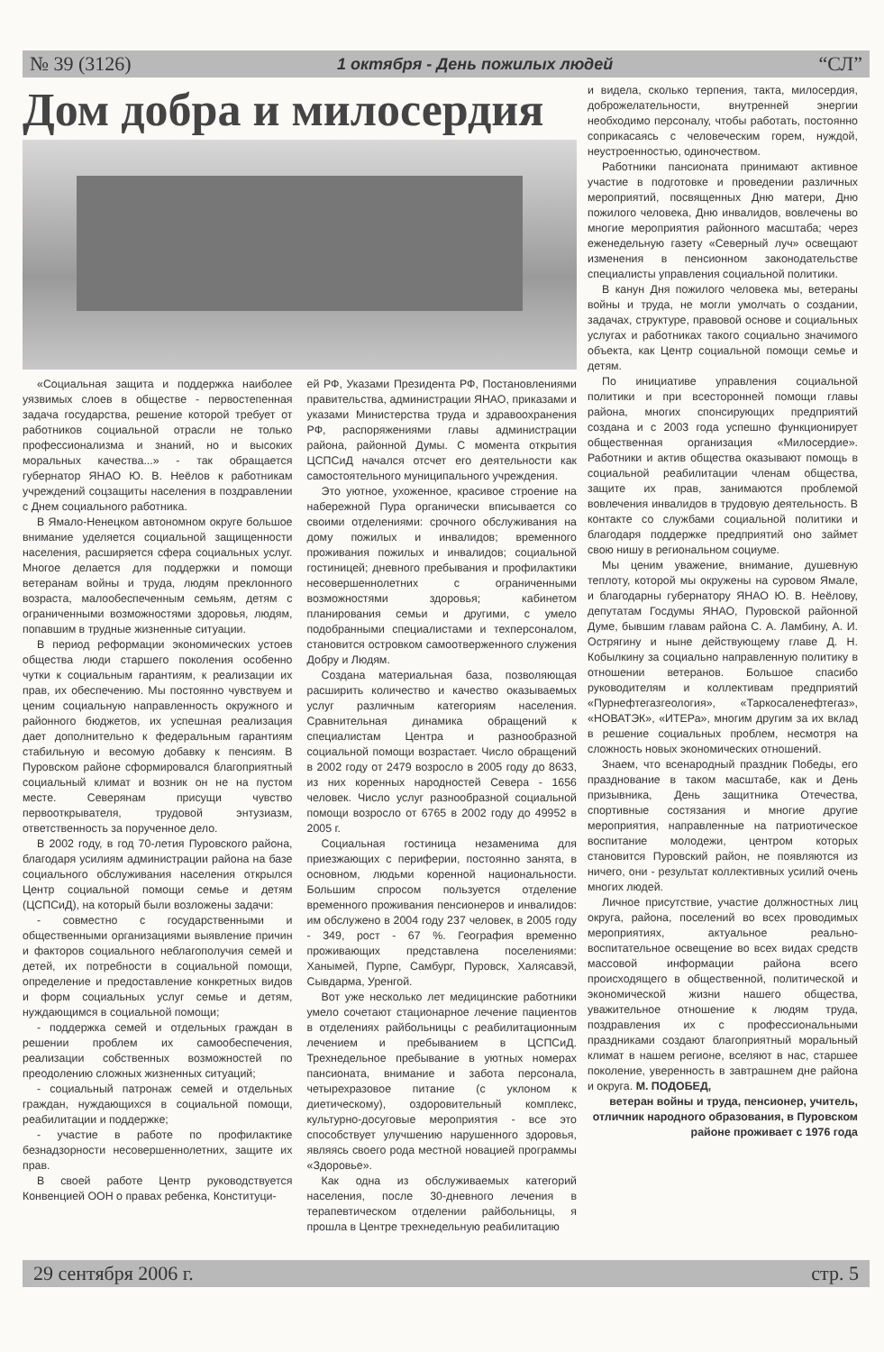№ 39 (3126) 1 октября - День пожилых людей “СЛ”
Дом добра и милосердия
«Социальная защита и поддержка наиболее уязвимых слоев в обществе - первостепенная задача государства, решение которой требует от работников социальной отрасли не только профессионализма и знаний, но и высоких моральных качества...» - так обращается губернатор ЯНАО Ю. В. Неёлов к работникам учреждений соцзащиты населения в поздравлении с Днем социального работника.
В Ямало-Ненецком автономном округе большое внимание уделяется социальной защищенности населения, расширяется сфера социальных услуг. Многое делается для поддержки и помощи ветеранам войны и труда, людям преклонного возраста, малообеспеченным семьям, детям с ограниченными возможностями здоровья, людям, попавшим в трудные жизненные ситуации.
В период реформации экономических устоев общества люди старшего поколения особенно чутки к социальным гарантиям, к реализации их прав, их обеспечению. Мы постоянно чувствуем и ценим социальную направленность окружного и районного бюджетов, их успешная реализация дает дополнительно к федеральным гарантиям стабильную и весомую добавку к пенсиям. В Пуровском районе сформировался благоприятный социальный климат и возник он не на пустом месте. Северянам присущи чувство первооткрывателя, трудовой энтузиазм, ответственность за порученное дело.
В 2002 году, в год 70-летия Пуровского района, благодаря усилиям администрации района на базе социального обслуживания населения открылся Центр социальной помощи семье и детям (ЦСПСиД), на который были возложены задачи:
- совместно с государственными и общественными организациями выявление причин и факторов социального неблагополучия семей и детей, их потребности в социальной помощи, определение и предоставление конкретных видов и форм социальных услуг семье и детям, нуждающимся в социальной помощи;
- поддержка семей и отдельных граждан в решении проблем их самообеспечения, реализации собственных возможностей по преодолению сложных жизненных ситуаций;
- социальный патронаж семей и отдельных граждан, нуждающихся в социальной помощи, реабилитации и поддержке;
- участие в работе по профилактике безнадзорности несовершеннолетних, защите их прав.
В своей работе Центр руководствуется Конвенцией ООН о правах ребенка, Конституци-
ей РФ, Указами Президента РФ, Постановлениями правительства, администрации ЯНАО, приказами и указами Министерства труда и здравоохранения РФ, распоряжениями главы администрации района, районной Думы. С момента открытия ЦСПСиД начался отсчет его деятельности как самостоятельного муниципального учреждения.
Это уютное, ухоженное, красивое строение на набережной Пура органически вписывается со своими отделениями: срочного обслуживания на дому пожилых и инвалидов; временного проживания пожилых и инвалидов; социальной гостиницей; дневного пребывания и профилактики несовершеннолетних с ограниченными возможностями здоровья; кабинетом планирования семьи и другими, с умело подобранными специалистами и техперсоналом, становится островком самоотверженного служения Добру и Людям.
Создана материальная база, позволяющая расширить количество и качество оказываемых услуг различным категориям населения. Сравнительная динамика обращений к специалистам Центра и разнообразной социальной помощи возрастает. Число обращений в 2002 году от 2479 возросло в 2005 году до 8633, из них коренных народностей Севера - 1656 человек. Число услуг разнообразной социальной помощи возросло от 6765 в 2002 году до 49952 в 2005 г.
Социальная гостиница незаменима для приезжающих с периферии, постоянно занята, в основном, людьми коренной национальности. Большим спросом пользуется отделение временного проживания пенсионеров и инвалидов: им обслужено в 2004 году 237 человек, в 2005 году - 349, рост - 67 %. География временно проживающих представлена поселениями: Ханымей, Пурпе, Самбург, Пуровск, Халясавэй, Сывдарма, Уренгой.
Вот уже несколько лет медицинские работники умело сочетают стационарное лечение пациентов в отделениях райбольницы с реабилитационным лечением и пребыванием в ЦСПСиД. Трехнедельное пребывание в уютных номерах пансионата, внимание и забота персонала, четырехразовое питание (с уклоном к диетическому), оздоровительный комплекс, культурно-досуговые мероприятия - все это способствует улучшению нарушенного здоровья, являясь своего рода местной новацией программы «Здоровье».
Как одна из обслуживаемых категорий населения, после 30-дневного лечения в терапевтическом отделении райбольницы, я прошла в Центре трехнедельную реабилитацию
и видела, сколько терпения, такта, милосердия, доброжелательности, внутренней энергии необходимо персоналу, чтобы работать, постоянно соприкасаясь с человеческим горем, нуждой, неустроенностью, одиночеством.
Работники пансионата принимают активное участие в подготовке и проведении различных мероприятий, посвященных Дню матери, Дню пожилого человека, Дню инвалидов, вовлечены во многие мероприятия районного масштаба; через еженедельную газету «Северный луч» освещают изменения в пенсионном законодательстве специалисты управления социальной политики.
В канун Дня пожилого человека мы, ветераны войны и труда, не могли умолчать о создании, задачах, структуре, правовой основе и социальных услугах и работниках такого социально значимого объекта, как Центр социальной помощи семье и детям.
По инициативе управления социальной политики и при всесторонней помощи главы района, многих спонсирующих предприятий создана и с 2003 года успешно функционирует общественная организация «Милосердие». Работники и актив общества оказывают помощь в социальной реабилитации членам общества, защите их прав, занимаются проблемой вовлечения инвалидов в трудовую деятельность. В контакте со службами социальной политики и благодаря поддержке предприятий оно займет свою нишу в региональном социуме.
Мы ценим уважение, внимание, душевную теплоту, которой мы окружены на суровом Ямале, и благодарны губернатору ЯНАО Ю. В. Неёлову, депутатам Госдумы ЯНАО, Пуровской районной Думе, бывшим главам района С. А. Ламбину, А. И. Острягину и ныне действующему главе Д. Н. Кобылкину за социально направленную политику в отношении ветеранов. Большое спасибо руководителям и коллективам предприятий «Пурнефтегазгеология», «Таркосаленефтегаз», «НОВАТЭК», «ИТЕРа», многим другим за их вклад в решение социальных проблем, несмотря на сложность новых экономических отношений.
Знаем, что всенародный праздник Победы, его празднование в таком масштабе, как и День призывника, День защитника Отечества, спортивные состязания и многие другие мероприятия, направленные на патриотическое воспитание молодежи, центром которых становится Пуровский район, не появляются из ничего, они - результат коллективных усилий очень многих людей.
Личное присутствие, участие должностных лиц округа, района, поселений во всех проводимых мероприятиях, актуальное реально-воспитательное освещение во всех видах средств массовой информации района всего происходящего в общественной, политической и экономической жизни нашего общества, уважительное отношение к людям труда, поздравления их с профессиональными праздниками создают благоприятный моральный климат в нашем регионе, вселяют в нас, старшее поколение, уверенность в завтрашнем дне района и округа. М. ПОДОБЕД,
ветеран войны и труда, пенсионер, учитель, отличник народного образования, в Пуровском районе проживает с 1976 года
29 сентября 2006 г. стр. 5